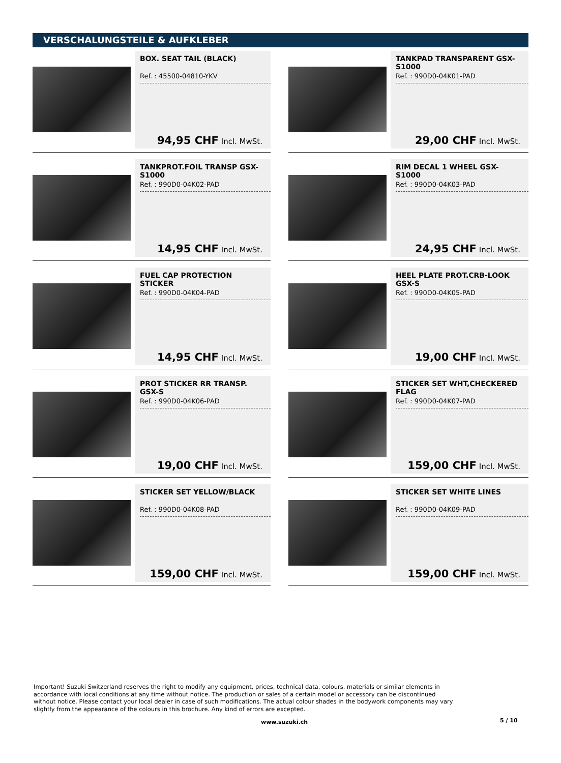VERSCHALUNGSTEILE & AUFKLEBER
BOX. SEAT TAIL (BLACK)
Ref. : 45500-04810-YKV
94,95 CHF Incl. MwSt.
TANKPAD TRANSPARENT GSX-S1000
Ref. : 990D0-04K01-PAD
29,00 CHF Incl. MwSt.
TANKPROT.FOIL TRANSP GSX-S1000
Ref. : 990D0-04K02-PAD
14,95 CHF Incl. MwSt.
RIM DECAL 1 WHEEL GSX-S1000
Ref. : 990D0-04K03-PAD
24,95 CHF Incl. MwSt.
FUEL CAP PROTECTION STICKER
Ref. : 990D0-04K04-PAD
14,95 CHF Incl. MwSt.
HEEL PLATE PROT.CRB-LOOK GSX-S
Ref. : 990D0-04K05-PAD
19,00 CHF Incl. MwSt.
PROT STICKER RR TRANSP. GSX-S
Ref. : 990D0-04K06-PAD
19,00 CHF Incl. MwSt.
STICKER SET WHT,CHECKERED FLAG
Ref. : 990D0-04K07-PAD
159,00 CHF Incl. MwSt.
STICKER SET YELLOW/BLACK
Ref. : 990D0-04K08-PAD
159,00 CHF Incl. MwSt.
STICKER SET WHITE LINES
Ref. : 990D0-04K09-PAD
159,00 CHF Incl. MwSt.
Important! Suzuki Switzerland reserves the right to modify any equipment, prices, technical data, colours, materials or similar elements in accordance with local conditions at any time without notice. The production or sales of a certain model or accessory can be discontinued without notice. Please contact your local dealer in case of such modifications. The actual colour shades in the bodywork components may vary slightly from the appearance of the colours in this brochure. Any kind of errors are excepted.
www.suzuki.ch 5 / 10